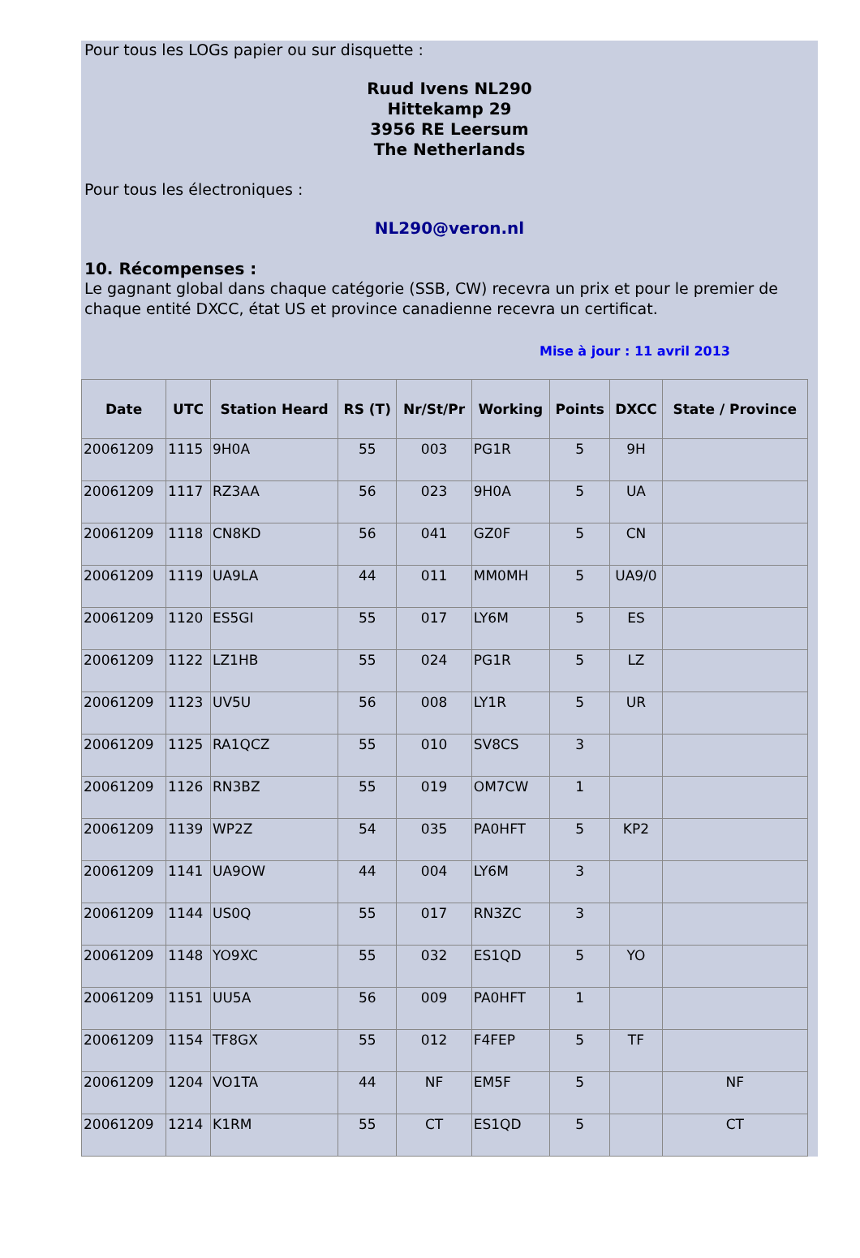Pour tous les LOGs papier ou sur disquette :
Ruud Ivens NL290
Hittekamp 29
3956 RE Leersum
The Netherlands
Pour tous les électroniques :
NL290@veron.nl
10. Récompenses :
Le gagnant global dans chaque catégorie (SSB, CW) recevra un prix et pour le premier de chaque entité DXCC, état US et province canadienne recevra un certificat.
Mise à jour : 11 avril 2013
| Date | UTC | Station Heard | RS (T) | Nr/St/Pr | Working | Points | DXCC | State / Province |
| --- | --- | --- | --- | --- | --- | --- | --- | --- |
| 20061209 | 1115 | 9H0A | 55 | 003 | PG1R | 5 | 9H | |
| 20061209 | 1117 | RZ3AA | 56 | 023 | 9H0A | 5 | UA | |
| 20061209 | 1118 | CN8KD | 56 | 041 | GZ0F | 5 | CN | |
| 20061209 | 1119 | UA9LA | 44 | 011 | MM0MH | 5 | UA9/0 | |
| 20061209 | 1120 | ES5GI | 55 | 017 | LY6M | 5 | ES | |
| 20061209 | 1122 | LZ1HB | 55 | 024 | PG1R | 5 | LZ | |
| 20061209 | 1123 | UV5U | 56 | 008 | LY1R | 5 | UR | |
| 20061209 | 1125 | RA1QCZ | 55 | 010 | SV8CS | 3 | | |
| 20061209 | 1126 | RN3BZ | 55 | 019 | OM7CW | 1 | | |
| 20061209 | 1139 | WP2Z | 54 | 035 | PA0HFT | 5 | KP2 | |
| 20061209 | 1141 | UA9OW | 44 | 004 | LY6M | 3 | | |
| 20061209 | 1144 | US0Q | 55 | 017 | RN3ZC | 3 | | |
| 20061209 | 1148 | YO9XC | 55 | 032 | ES1QD | 5 | YO | |
| 20061209 | 1151 | UU5A | 56 | 009 | PA0HFT | 1 | | |
| 20061209 | 1154 | TF8GX | 55 | 012 | F4FEP | 5 | TF | |
| 20061209 | 1204 | VO1TA | 44 | NF | EM5F | 5 | | NF |
| 20061209 | 1214 | K1RM | 55 | CT | ES1QD | 5 | | CT |